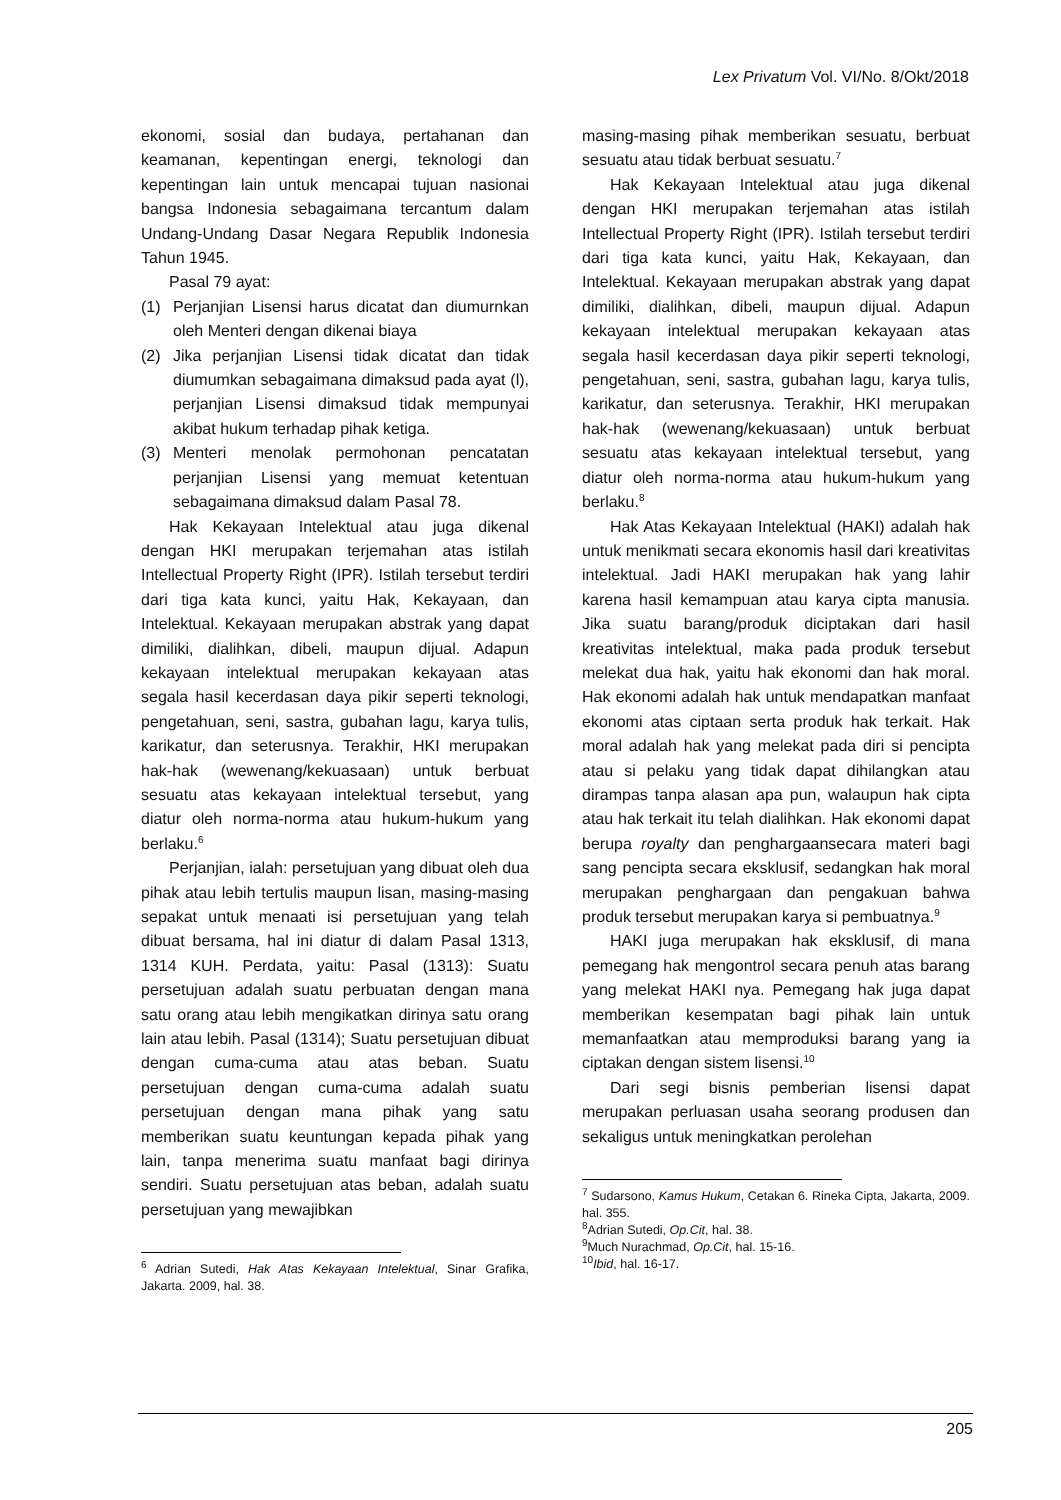Lex Privatum Vol. VI/No. 8/Okt/2018
ekonomi, sosial dan budaya, pertahanan dan keamanan, kepentingan energi, teknologi dan kepentingan lain untuk mencapai tujuan nasionai bangsa Indonesia sebagaimana tercantum dalam Undang-Undang Dasar Negara Republik Indonesia Tahun 1945.
Pasal 79 ayat:
(1) Perjanjian Lisensi harus dicatat dan diumurnkan oleh Menteri dengan dikenai biaya
(2) Jika perjanjian Lisensi tidak dicatat dan tidak diumumkan sebagaimana dimaksud pada ayat (l), perjanjian Lisensi dimaksud tidak mempunyai akibat hukum terhadap pihak ketiga.
(3) Menteri menolak permohonan pencatatan perjanjian Lisensi yang memuat ketentuan sebagaimana dimaksud dalam Pasal 78.
Hak Kekayaan Intelektual atau juga dikenal dengan HKI merupakan terjemahan atas istilah Intellectual Property Right (IPR). Istilah tersebut terdiri dari tiga kata kunci, yaitu Hak, Kekayaan, dan Intelektual. Kekayaan merupakan abstrak yang dapat dimiliki, dialihkan, dibeli, maupun dijual. Adapun kekayaan intelektual merupakan kekayaan atas segala hasil kecerdasan daya pikir seperti teknologi, pengetahuan, seni, sastra, gubahan lagu, karya tulis, karikatur, dan seterusnya. Terakhir, HKI merupakan hak-hak (wewenang/kekuasaan) untuk berbuat sesuatu atas kekayaan intelektual tersebut, yang diatur oleh norma-norma atau hukum-hukum yang berlaku.<sup>6</sup>
Perjanjian, ialah: persetujuan yang dibuat oleh dua pihak atau lebih tertulis maupun lisan, masing-masing sepakat untuk menaati isi persetujuan yang telah dibuat bersama, hal ini diatur di dalam Pasal 1313, 1314 KUH. Perdata, yaitu: Pasal (1313): Suatu persetujuan adalah suatu perbuatan dengan mana satu orang atau lebih mengikatkan dirinya satu orang lain atau lebih. Pasal (1314); Suatu persetujuan dibuat dengan cuma-cuma atau atas beban. Suatu persetujuan dengan cuma-cuma adalah suatu persetujuan dengan mana pihak yang satu memberikan suatu keuntungan kepada pihak yang lain, tanpa menerima suatu manfaat bagi dirinya sendiri. Suatu persetujuan atas beban, adalah suatu persetujuan yang mewajibkan
<sup>6</sup> Adrian Sutedi, Hak Atas Kekayaan Intelektual, Sinar Grafika, Jakarta. 2009, hal. 38.
masing-masing pihak memberikan sesuatu, berbuat sesuatu atau tidak berbuat sesuatu.<sup>7</sup>
Hak Kekayaan Intelektual atau juga dikenal dengan HKI merupakan terjemahan atas istilah Intellectual Property Right (IPR). Istilah tersebut terdiri dari tiga kata kunci, yaitu Hak, Kekayaan, dan Intelektual. Kekayaan merupakan abstrak yang dapat dimiliki, dialihkan, dibeli, maupun dijual. Adapun kekayaan intelektual merupakan kekayaan atas segala hasil kecerdasan daya pikir seperti teknologi, pengetahuan, seni, sastra, gubahan lagu, karya tulis, karikatur, dan seterusnya. Terakhir, HKI merupakan hak-hak (wewenang/kekuasaan) untuk berbuat sesuatu atas kekayaan intelektual tersebut, yang diatur oleh norma-norma atau hukum-hukum yang berlaku.<sup>8</sup>
Hak Atas Kekayaan Intelektual (HAKI) adalah hak untuk menikmati secara ekonomis hasil dari kreativitas intelektual. Jadi HAKI merupakan hak yang lahir karena hasil kemampuan atau karya cipta manusia. Jika suatu barang/produk diciptakan dari hasil kreativitas intelektual, maka pada produk tersebut melekat dua hak, yaitu hak ekonomi dan hak moral. Hak ekonomi adalah hak untuk mendapatkan manfaat ekonomi atas ciptaan serta produk hak terkait. Hak moral adalah hak yang melekat pada diri si pencipta atau si pelaku yang tidak dapat dihilangkan atau dirampas tanpa alasan apa pun, walaupun hak cipta atau hak terkait itu telah dialihkan. Hak ekonomi dapat berupa royalty dan penghargaansecara materi bagi sang pencipta secara eksklusif, sedangkan hak moral merupakan penghargaan dan pengakuan bahwa produk tersebut merupakan karya si pembuatnya.<sup>9</sup>
HAKI juga merupakan hak eksklusif, di mana pemegang hak mengontrol secara penuh atas barang yang melekat HAKI nya. Pemegang hak juga dapat memberikan kesempatan bagi pihak lain untuk memanfaatkan atau memproduksi barang yang ia ciptakan dengan sistem lisensi.<sup>10</sup>
Dari segi bisnis pemberian lisensi dapat merupakan perluasan usaha seorang produsen dan sekaligus untuk meningkatkan perolehan
<sup>7</sup> Sudarsono, Kamus Hukum, Cetakan 6. Rineka Cipta, Jakarta, 2009. hal. 355.
<sup>8</sup> Adrian Sutedi, Op.Cit, hal. 38.
<sup>9</sup> Much Nurachmad, Op.Cit, hal. 15-16.
<sup>10</sup> Ibid, hal. 16-17.
205